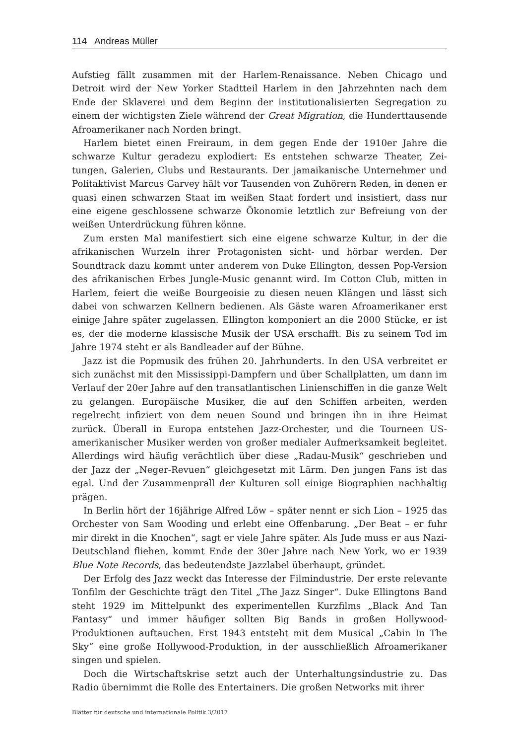114 Andreas Müller
Aufstieg fällt zusammen mit der Harlem-Renaissance. Neben Chicago und Detroit wird der New Yorker Stadtteil Harlem in den Jahrzehnten nach dem Ende der Sklaverei und dem Beginn der institutionalisierten Segregation zu einem der wichtigsten Ziele während der Great Migration, die Hunderttau­sende Afroamerikaner nach Norden bringt.
Harlem bietet einen Freiraum, in dem gegen Ende der 1910er Jahre die schwarze Kultur geradezu explodiert: Es entstehen schwarze Theater, Zei­tungen, Galerien, Clubs und Restaurants. Der jamaikanische Unternehmer und Politaktivist Marcus Garvey hält vor Tausenden von Zuhörern Reden, in denen er quasi einen schwarzen Staat im weißen Staat fordert und insis­tiert, dass nur eine eigene geschlossene schwarze Ökonomie letztlich zur Befreiung von der weißen Unterdrückung führen könne.
Zum ersten Mal manifestiert sich eine eigene schwarze Kultur, in der die afrikanischen Wurzeln ihrer Protagonisten sicht- und hörbar werden. Der Soundtrack dazu kommt unter anderem von Duke Ellington, dessen Pop-Ver­sion des afrikanischen Erbes Jungle-Music genannt wird. Im Cotton Club, mitten in Harlem, feiert die weiße Bourgeoisie zu diesen neuen Klängen und lässt sich dabei von schwarzen Kellnern bedienen. Als Gäste waren Afro­amerikaner erst einige Jahre später zugelassen. Ellington komponiert an die 2000 Stücke, er ist es, der die moderne klassische Musik der USA erschafft. Bis zu seinem Tod im Jahre 1974 steht er als Bandleader auf der Bühne.
Jazz ist die Popmusik des frühen 20. Jahrhunderts. In den USA verbrei­tet er sich zunächst mit den Mississippi-Dampfern und über Schallplatten, um dann im Verlauf der 20er Jahre auf den transatlantischen Linienschif­fen in die ganze Welt zu gelangen. Europäische Musiker, die auf den Schif­fen arbeiten, werden regelrecht infiziert von dem neuen Sound und bringen ihn in ihre Heimat zurück. Überall in Europa entstehen Jazz-Orchester, und die Tourneen US-amerikanischer Musiker werden von großer media­ler Aufmerksamkeit begleitet. Allerdings wird häufig verächtlich über diese „Radau-Musik“ geschrieben und der Jazz der „Neger-Revuen“ gleichgesetzt mit Lärm. Den jungen Fans ist das egal. Und der Zusammenprall der Kultu­ren soll einige Biographien nachhaltig prägen.
In Berlin hört der 16jährige Alfred Löw – später nennt er sich Lion – 1925 das Orchester von Sam Wooding und erlebt eine Offenbarung. „Der Beat – er fuhr mir direkt in die Knochen“, sagt er viele Jahre später. Als Jude muss er aus Nazi-Deutschland fliehen, kommt Ende der 30er Jahre nach New York, wo er 1939 Blue Note Records, das bedeutendste Jazzlabel überhaupt, gründet.
Der Erfolg des Jazz weckt das Interesse der Filmindustrie. Der erste relevante Tonfilm der Geschichte trägt den Titel „The Jazz Singer“. Duke Ellingtons Band steht 1929 im Mittelpunkt des experimentellen Kurzfilms „Black And Tan Fantasy“ und immer häufiger sollten Big Bands in großen Hollywood-Produktionen auftauchen. Erst 1943 entsteht mit dem Musical „Cabin In The Sky“ eine große Hollywood-Produktion, in der ausschließlich Afroamerikaner singen und spielen.
Doch die Wirtschaftskrise setzt auch der Unterhaltungsindustrie zu. Das Radio übernimmt die Rolle des Entertainers. Die großen Networks mit ihrer
Blätter für deutsche und internationale Politik 3/2017